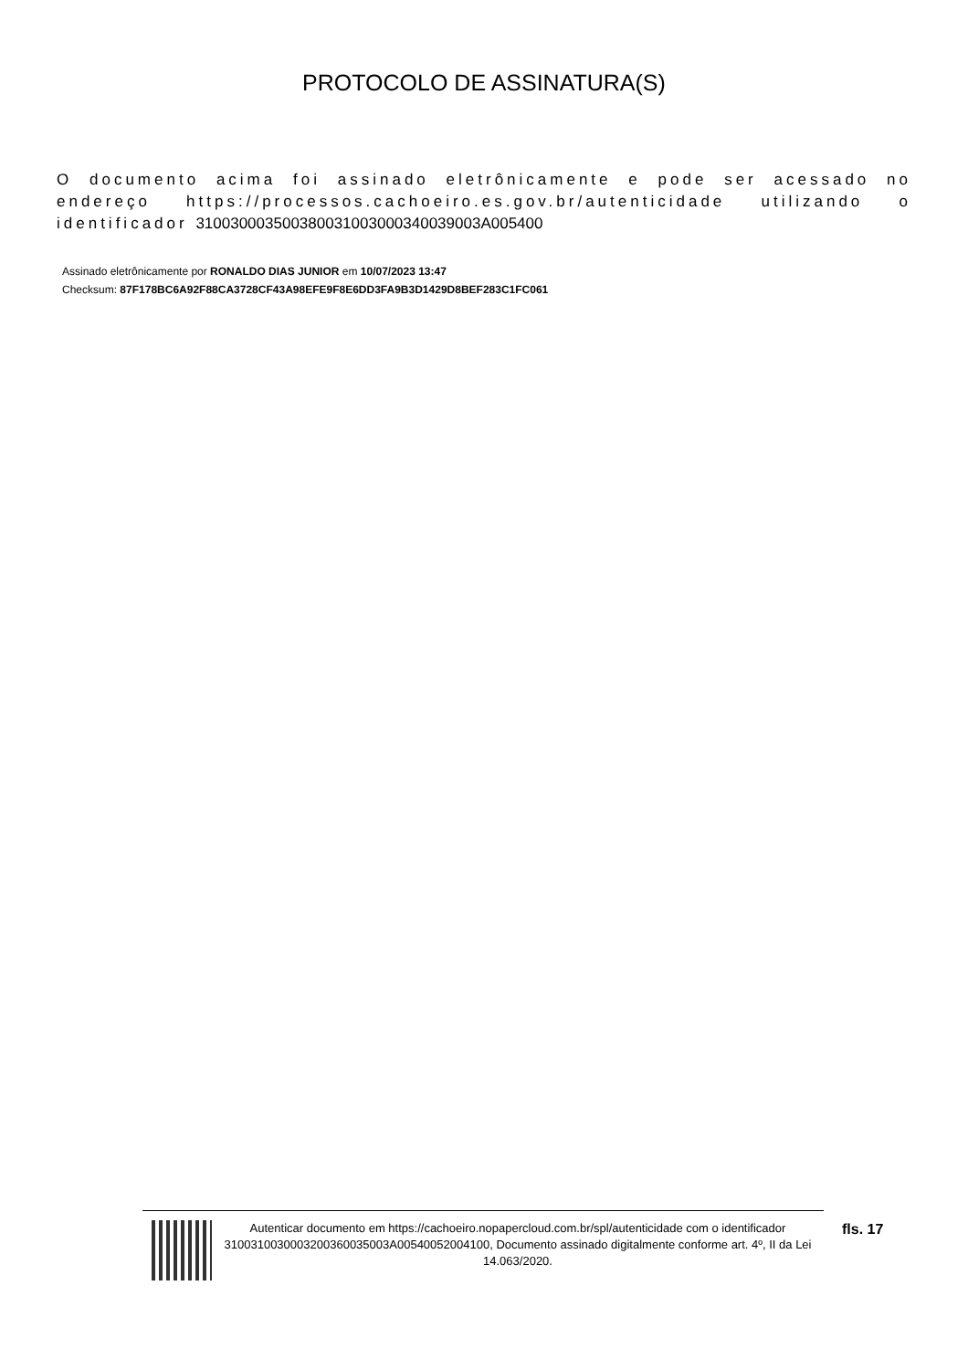PROTOCOLO DE ASSINATURA(S)
O documento acima foi assinado eletrônicamente e pode ser acessado no endereço https://processos.cachoeiro.es.gov.br/autenticidade utilizando o identificador 310030003500380031003000340039003A005400
Assinado eletrônicamente por RONALDO DIAS JUNIOR em 10/07/2023 13:47
Checksum: 87F178BC6A92F88CA3728CF43A98EFE9F8E6DD3FA9B3D1429D8BEF283C1FC061
Autenticar documento em https://cachoeiro.nopapercloud.com.br/spl/autenticidade com o identificador 3100310030003200360035003A00540052004100, Documento assinado digitalmente conforme art. 4º, II da Lei 14.063/2020.
fls. 17